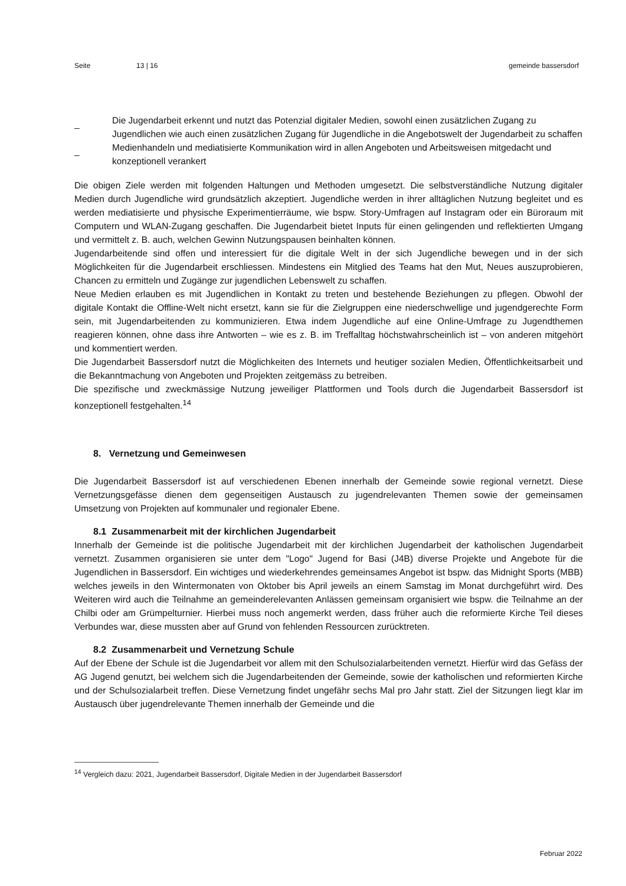Seite 13 | 16 gemeinde bassersdorf
_ Die Jugendarbeit erkennt und nutzt das Potenzial digitaler Medien, sowohl einen zusätzlichen Zugang zu Jugendlichen wie auch einen zusätzlichen Zugang für Jugendliche in die Angebotswelt der Jugendarbeit zu schaffen
_ Medienhandeln und mediatisierte Kommunikation wird in allen Angeboten und Arbeitsweisen mitgedacht und konzeptionell verankert
Die obigen Ziele werden mit folgenden Haltungen und Methoden umgesetzt. Die selbstverständliche Nutzung digitaler Medien durch Jugendliche wird grundsätzlich akzeptiert. Jugendliche werden in ihrer alltäglichen Nutzung begleitet und es werden mediatisierte und physische Experimentierräume, wie bspw. Story-Umfragen auf Instagram oder ein Büroraum mit Computern und WLAN-Zugang geschaffen. Die Jugendarbeit bietet Inputs für einen gelingenden und reflektierten Umgang und vermittelt z. B. auch, welchen Gewinn Nutzungspausen beinhalten können.
Jugendarbeitende sind offen und interessiert für die digitale Welt in der sich Jugendliche bewegen und in der sich Möglichkeiten für die Jugendarbeit erschliessen. Mindestens ein Mitglied des Teams hat den Mut, Neues auszuprobieren, Chancen zu ermitteln und Zugänge zur jugendlichen Lebenswelt zu schaffen.
Neue Medien erlauben es mit Jugendlichen in Kontakt zu treten und bestehende Beziehungen zu pflegen. Obwohl der digitale Kontakt die Offline-Welt nicht ersetzt, kann sie für die Zielgruppen eine niederschwellige und jugendgerechte Form sein, mit Jugendarbeitenden zu kommunizieren. Etwa indem Jugendliche auf eine Online-Umfrage zu Jugendthemen reagieren können, ohne dass ihre Antworten – wie es z. B. im Treffalltag höchstwahrscheinlich ist – von anderen mitgehört und kommentiert werden.
Die Jugendarbeit Bassersdorf nutzt die Möglichkeiten des Internets und heutiger sozialen Medien, Öffentlichkeitsarbeit und die Bekanntmachung von Angeboten und Projekten zeitgemäss zu betreiben.
Die spezifische und zweckmässige Nutzung jeweiliger Plattformen und Tools durch die Jugendarbeit Bassersdorf ist konzeptionell festgehalten.<sup>14</sup>
8. Vernetzung und Gemeinwesen
Die Jugendarbeit Bassersdorf ist auf verschiedenen Ebenen innerhalb der Gemeinde sowie regional vernetzt. Diese Vernetzungsgefässe dienen dem gegenseitigen Austausch zu jugendrelevanten Themen sowie der gemeinsamen Umsetzung von Projekten auf kommunaler und regionaler Ebene.
8.1 Zusammenarbeit mit der kirchlichen Jugendarbeit
Innerhalb der Gemeinde ist die politische Jugendarbeit mit der kirchlichen Jugendarbeit der katholischen Jugendarbeit vernetzt. Zusammen organisieren sie unter dem "Logo" Jugend for Basi (J4B) diverse Projekte und Angebote für die Jugendlichen in Bassersdorf. Ein wichtiges und wiederkehrendes gemeinsames Angebot ist bspw. das Midnight Sports (MBB) welches jeweils in den Wintermonaten von Oktober bis April jeweils an einem Samstag im Monat durchgeführt wird. Des Weiteren wird auch die Teilnahme an gemeinderelevanten Anlässen gemeinsam organisiert wie bspw. die Teilnahme an der Chilbi oder am Grümpelturnier. Hierbei muss noch angemerkt werden, dass früher auch die reformierte Kirche Teil dieses Verbundes war, diese mussten aber auf Grund von fehlenden Ressourcen zurücktreten.
8.2 Zusammenarbeit und Vernetzung Schule
Auf der Ebene der Schule ist die Jugendarbeit vor allem mit den Schulsozialarbeitenden vernetzt. Hierfür wird das Gefäss der AG Jugend genutzt, bei welchem sich die Jugendarbeitenden der Gemeinde, sowie der katholischen und reformierten Kirche und der Schulsozialarbeit treffen. Diese Vernetzung findet ungefähr sechs Mal pro Jahr statt. Ziel der Sitzungen liegt klar im Austausch über jugendrelevante Themen innerhalb der Gemeinde und die
<sup>14</sup> Vergleich dazu: 2021, Jugendarbeit Bassersdorf, Digitale Medien in der Jugendarbeit Bassersdorf
Februar 2022